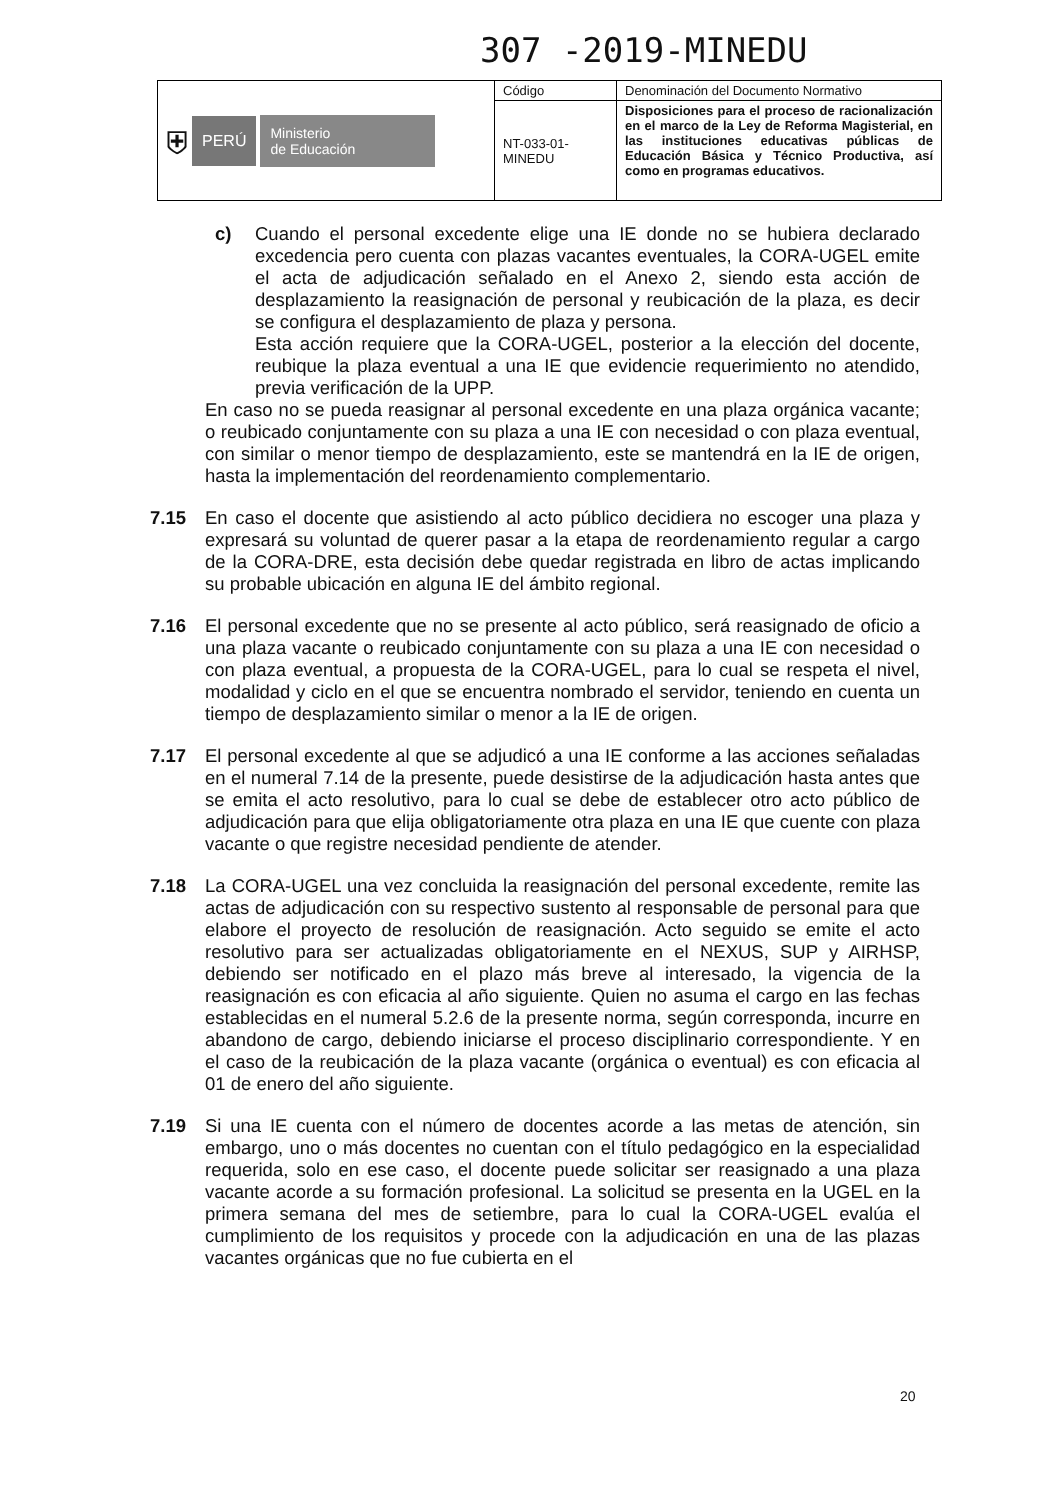307 -2019-MINEDU
| ⛨ PERÚ Ministerio de Educación | Código | Denominación del Documento Normativo |
| | NT-033-01-MINEDU | Disposiciones para el proceso de racionalización en el marco de la Ley de Reforma Magisterial, en las instituciones educativas públicas de Educación Básica y Técnico Productiva, así como en programas educativos. |
c) Cuando el personal excedente elige una IE donde no se hubiera declarado excedencia pero cuenta con plazas vacantes eventuales, la CORA-UGEL emite el acta de adjudicación señalado en el Anexo 2, siendo esta acción de desplazamiento la reasignación de personal y reubicación de la plaza, es decir se configura el desplazamiento de plaza y persona.
Esta acción requiere que la CORA-UGEL, posterior a la elección del docente, reubique la plaza eventual a una IE que evidencie requerimiento no atendido, previa verificación de la UPP.
En caso no se pueda reasignar al personal excedente en una plaza orgánica vacante; o reubicado conjuntamente con su plaza a una IE con necesidad o con plaza eventual, con similar o menor tiempo de desplazamiento, este se mantendrá en la IE de origen, hasta la implementación del reordenamiento complementario.
7.15 En caso el docente que asistiendo al acto público decidiera no escoger una plaza y expresará su voluntad de querer pasar a la etapa de reordenamiento regular a cargo de la CORA-DRE, esta decisión debe quedar registrada en libro de actas implicando su probable ubicación en alguna IE del ámbito regional.
7.16 El personal excedente que no se presente al acto público, será reasignado de oficio a una plaza vacante o reubicado conjuntamente con su plaza a una IE con necesidad o con plaza eventual, a propuesta de la CORA-UGEL, para lo cual se respeta el nivel, modalidad y ciclo en el que se encuentra nombrado el servidor, teniendo en cuenta un tiempo de desplazamiento similar o menor a la IE de origen.
7.17 El personal excedente al que se adjudicó a una IE conforme a las acciones señaladas en el numeral 7.14 de la presente, puede desistirse de la adjudicación hasta antes que se emita el acto resolutivo, para lo cual se debe de establecer otro acto público de adjudicación para que elija obligatoriamente otra plaza en una IE que cuente con plaza vacante o que registre necesidad pendiente de atender.
7.18 La CORA-UGEL una vez concluida la reasignación del personal excedente, remite las actas de adjudicación con su respectivo sustento al responsable de personal para que elabore el proyecto de resolución de reasignación. Acto seguido se emite el acto resolutivo para ser actualizadas obligatoriamente en el NEXUS, SUP y AIRHSP, debiendo ser notificado en el plazo más breve al interesado, la vigencia de la reasignación es con eficacia al año siguiente. Quien no asuma el cargo en las fechas establecidas en el numeral 5.2.6 de la presente norma, según corresponda, incurre en abandono de cargo, debiendo iniciarse el proceso disciplinario correspondiente. Y en el caso de la reubicación de la plaza vacante (orgánica o eventual) es con eficacia al 01 de enero del año siguiente.
7.19 Si una IE cuenta con el número de docentes acorde a las metas de atención, sin embargo, uno o más docentes no cuentan con el título pedagógico en la especialidad requerida, solo en ese caso, el docente puede solicitar ser reasignado a una plaza vacante acorde a su formación profesional. La solicitud se presenta en la UGEL en la primera semana del mes de setiembre, para lo cual la CORA-UGEL evalúa el cumplimiento de los requisitos y procede con la adjudicación en una de las plazas vacantes orgánicas que no fue cubierta en el
20